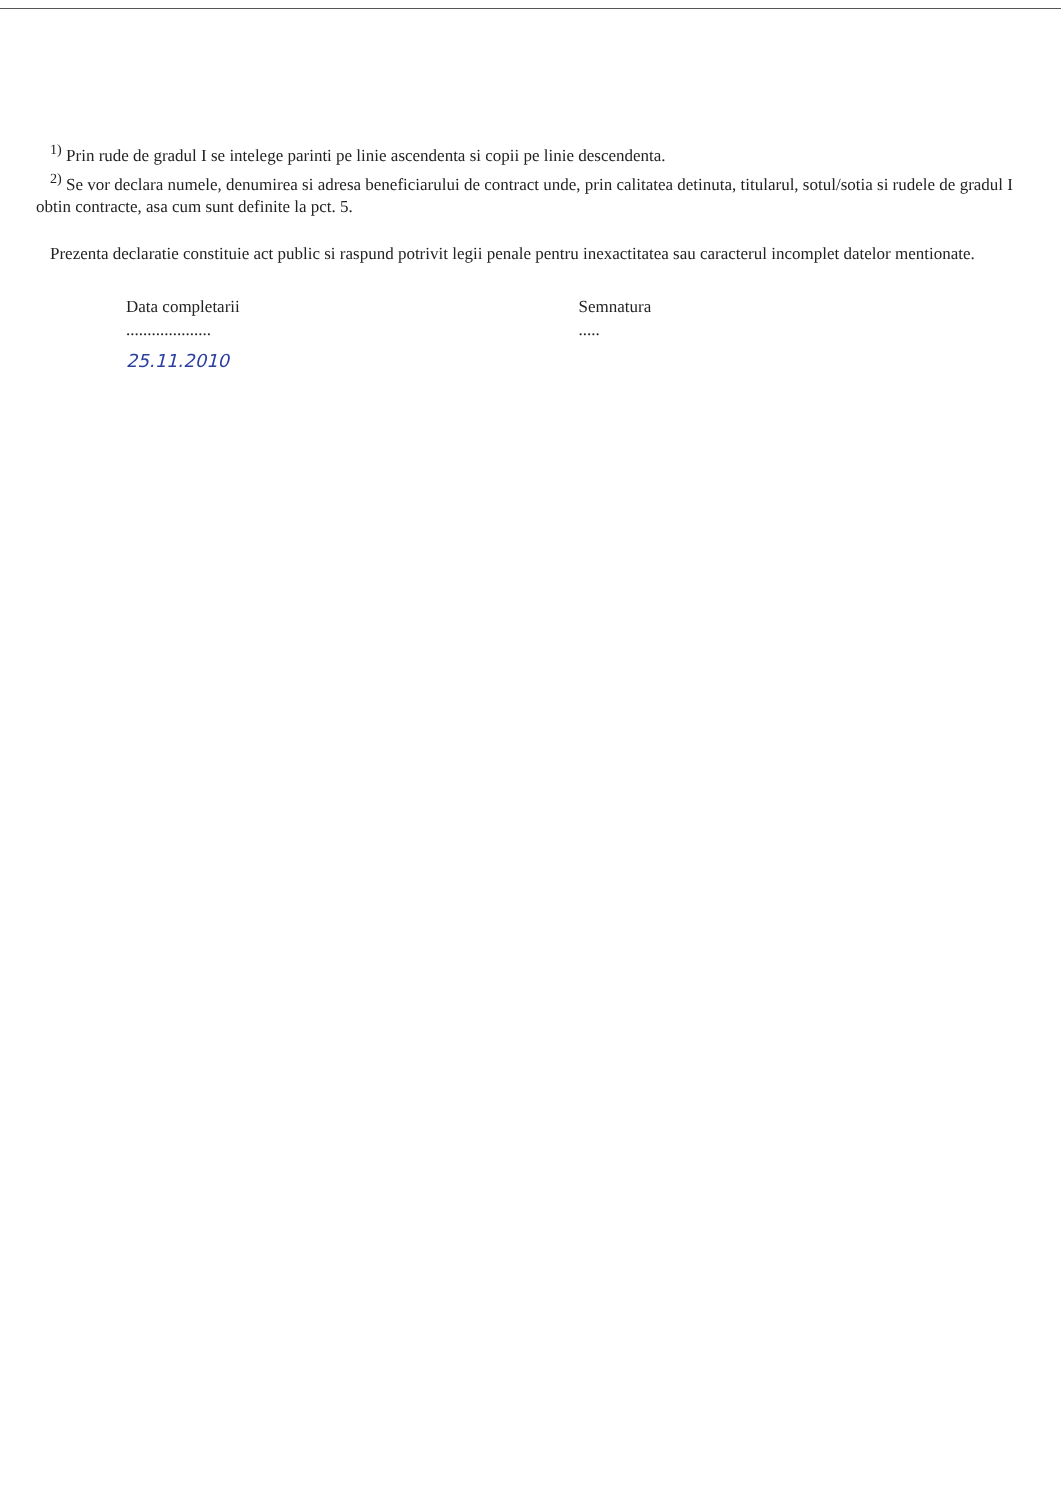<sup>1)</sup> Prin rude de gradul I se intelege parinti pe linie ascendenta si copii pe linie descendenta.
<sup>2)</sup> Se vor declara numele, denumirea si adresa beneficiarului de contract unde, prin calitatea detinuta, titularul, sotul/sotia si rudele de gradul I obtin contracte, asa cum sunt definite la pct. 5.
Prezenta declaratie constituie act public si raspund potrivit legii penale pentru inexactitatea sau caracterul incomplet datelor mentionate.
Data completarii
....................
Semnatura
.....
25.11.2010